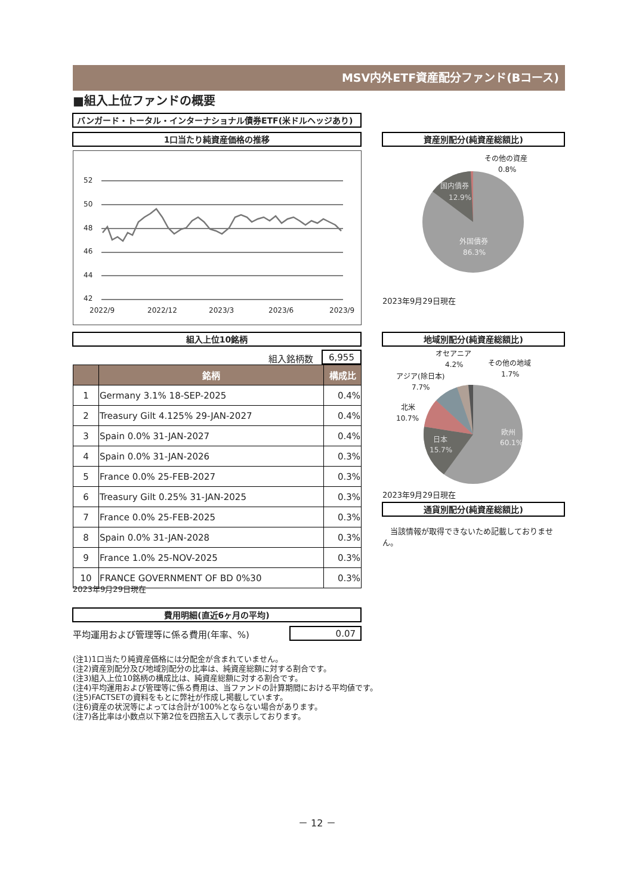MSV内外ETF資産配分ファンド(Bコース)
■組入上位ファンドの概要
バンガード・トータル・インターナショナル債券ETF(米ドルヘッジあり)
1口当たり純資産価格の推移 資産別配分(純資産総額比)
52
50
48
46
44
42
2022/9
2022/12
2023/3
2023/6
2023/9
その他の資産
0.8%
国内債券
12.9%
外国債券
86.3%
2023年9月29日現在
組入上位10銘柄 地域別配分(純資産総額比)
組入銘柄数 6,955
| | 銘柄 | 構成比 |
| --- | --- | --- |
| 1 | Germany 3.1% 18-SEP-2025 | 0.4% |
| 2 | Treasury Gilt 4.125% 29-JAN-2027 | 0.4% |
| 3 | Spain 0.0% 31-JAN-2027 | 0.4% |
| 4 | Spain 0.0% 31-JAN-2026 | 0.3% |
| 5 | France 0.0% 25-FEB-2027 | 0.3% |
| 6 | Treasury Gilt 0.25% 31-JAN-2025 | 0.3% |
| 7 | France 0.0% 25-FEB-2025 | 0.3% |
| 8 | Spain 0.0% 31-JAN-2028 | 0.3% |
| 9 | France 1.0% 25-NOV-2025 | 0.3% |
| 10 | FRANCE GOVERNMENT OF BD 0%30 | 0.3% |
オセアニア
4.2%
その他の地域
1.7%
アジア(除日本)
7.7%
北米
10.7%
日本
15.7%
欧州
60.1%
2023年9月29日現在
通貨別配分(純資産総額比)
　当該情報が取得できないため記載しておりません。
2023年9月29日現在
費用明細(直近6ヶ月の平均)
平均運用および管理等に係る費用(年率、%)
0.07
(注1)1口当たり純資産価格には分配金が含まれていません。
(注2)資産別配分及び地域別配分の比率は、純資産総額に対する割合です。
(注3)組入上位10銘柄の構成比は、純資産総額に対する割合です。
(注4)平均運用および管理等に係る費用は、当ファンドの計算期間における平均値です。
(注5)FACTSETの資料をもとに弊社が作成し掲載しています。
(注6)資産の状況等によっては合計が100%とならない場合があります。
(注7)各比率は小数点以下第2位を四捨五入して表示しております。
－ 12 －